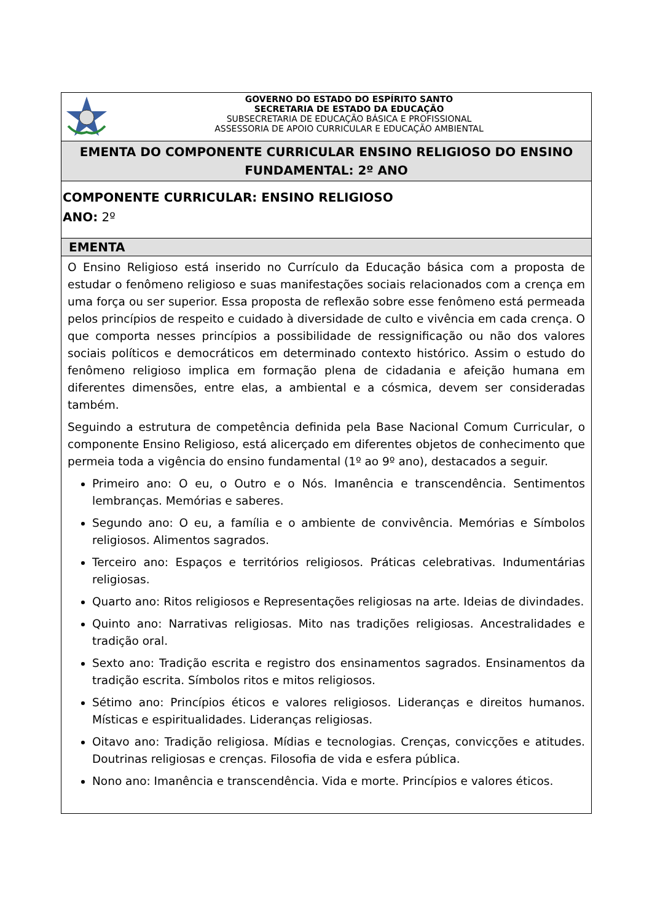| GOVERNO DO ESTADO DO ESPÍRITO SANTO SECRETARIA DE ESTADO DA EDUCAÇÃO SUBSECRETARIA DE EDUCAÇÃO BÁSICA E PROFISSIONAL ASSESSORIA DE APOIO CURRICULAR E EDUCAÇÃO AMBIENTAL |
| EMENTA DO COMPONENTE CURRICULAR ENSINO RELIGIOSO DO ENSINO FUNDAMENTAL: 2º ANO |
| COMPONENTE CURRICULAR: ENSINO RELIGIOSO ANO: 2º |
| EMENTA |
| O Ensino Religioso está inserido no Currículo da Educação básica com a proposta de estudar o fenômeno religioso e suas manifestações sociais relacionados com a crença em uma força ou ser superior. Essa proposta de reflexão sobre esse fenômeno está permeada pelos princípios de respeito e cuidado à diversidade de culto e vivência em cada crença. O que comporta nesses princípios a possibilidade de ressignificação ou não dos valores sociais políticos e democráticos em determinado contexto histórico. Assim o estudo do fenômeno religioso implica em formação plena de cidadania e afeição humana em diferentes dimensões, entre elas, a ambiental e a cósmica, devem ser consideradas também. Seguindo a estrutura de competência definida pela Base Nacional Comum Curricular, o componente Ensino Religioso, está alicerçado em diferentes objetos de conhecimento que permeia toda a vigência do ensino fundamental (1º ao 9º ano), destacados a seguir. Primeiro ano: O eu, o Outro e o Nós. Imanência e transcendência. Sentimentos lembranças. Memórias e saberes. Segundo ano: O eu, a família e o ambiente de convivência. Memórias e Símbolos religiosos. Alimentos sagrados. Terceiro ano: Espaços e territórios religiosos. Práticas celebrativas. Indumentárias religiosas. Quarto ano: Ritos religiosos e Representações religiosas na arte. Ideias de divindades. Quinto ano: Narrativas religiosas. Mito nas tradições religiosas. Ancestralidades e tradição oral. Sexto ano: Tradição escrita e registro dos ensinamentos sagrados. Ensinamentos da tradição escrita. Símbolos ritos e mitos religiosos. Sétimo ano: Princípios éticos e valores religiosos. Lideranças e direitos humanos. Místicas e espiritualidades. Lideranças religiosas. Oitavo ano: Tradição religiosa. Mídias e tecnologias. Crenças, convicções e atitudes. Doutrinas religiosas e crenças. Filosofia de vida e esfera pública. Nono ano: Imanência e transcendência. Vida e morte. Princípios e valores éticos. |